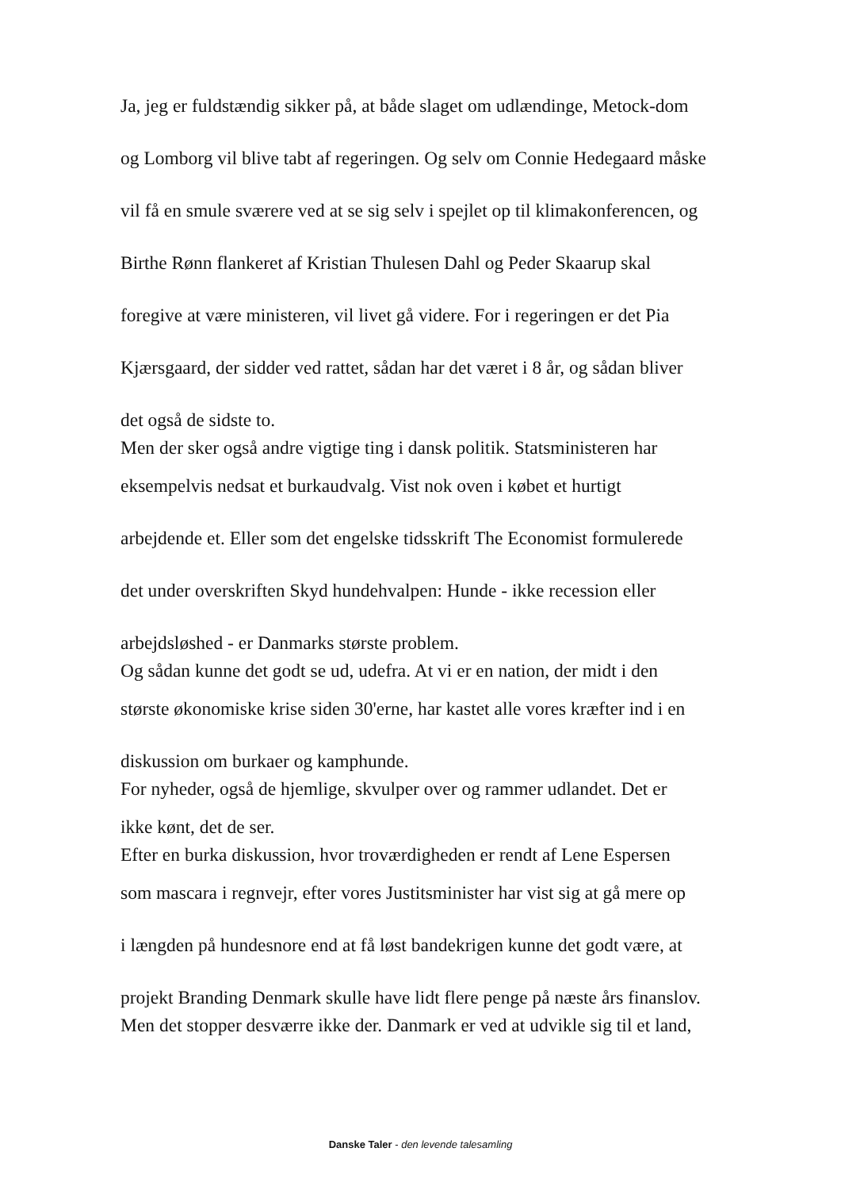Ja, jeg er fuldstændig sikker på, at både slaget om udlændinge, Metock-dom
og Lomborg vil blive tabt af regeringen. Og selv om Connie Hedegaard måske
vil få en smule sværere ved at se sig selv i spejlet op til klimakonferencen, og
Birthe Rønn flankeret af Kristian Thulesen Dahl og Peder Skaarup skal
foregive at være ministeren, vil livet gå videre. For i regeringen er det Pia
Kjærsgaard, der sidder ved rattet, sådan har det været i 8 år, og sådan bliver
det også de sidste to.
Men der sker også andre vigtige ting i dansk politik. Statsministeren har
eksempelvis nedsat et burkaudvalg. Vist nok oven i købet et hurtigt
arbejdende et. Eller som det engelske tidsskrift The Economist formulerede
det under overskriften Skyd hundehvalpen: Hunde - ikke recession eller
arbejdsløshed - er Danmarks største problem.
Og sådan kunne det godt se ud, udefra. At vi er en nation, der midt i den
største økonomiske krise siden 30'erne, har kastet alle vores kræfter ind i en
diskussion om burkaer og kamphunde.
For nyheder, også de hjemlige, skvulper over og rammer udlandet. Det er
ikke kønt, det de ser.
Efter en burka diskussion, hvor troværdigheden er rendt af Lene Espersen
som mascara i regnvejr, efter vores Justitsminister har vist sig at gå mere op
i længden på hundesnore end at få løst bandekrigen kunne det godt være, at
projekt Branding Denmark skulle have lidt flere penge på næste års finanslov.
Men det stopper desværre ikke der. Danmark er ved at udvikle sig til et land,
Danske Taler - den levende talesamling